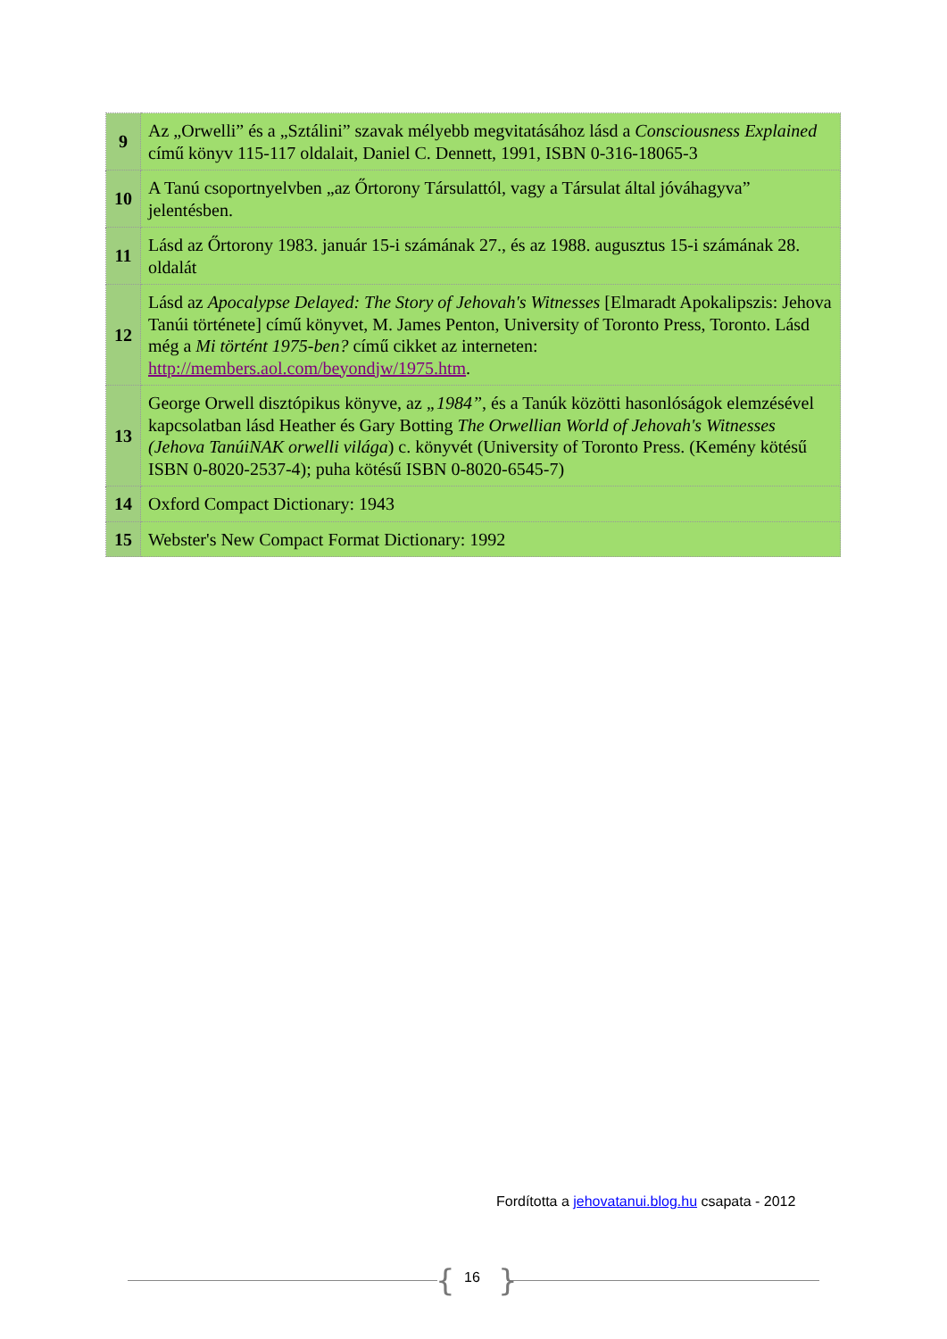| 9 | Az „Orwelli” és a „Sztálini” szavak mélyebb megvitatásához lásd a Consciousness Explained című könyv 115-117 oldalait, Daniel C. Dennett, 1991, ISBN 0-316-18065-3 |
| 10 | A Tanú csoportnyelvben „az Őrtorony Társulattól, vagy a Társulat által jóváhagyva” jelentésben. |
| 11 | Lásd az Őrtorony 1983. január 15-i számának 27., és az 1988. augusztus 15-i számának 28. oldalát |
| 12 | Lásd az Apocalypse Delayed: The Story of Jehovah's Witnesses [Elmaradt Apokalipszis: Jehova Tanúi története] című könyvet, M. James Penton, University of Toronto Press, Toronto. Lásd még a Mi történt 1975-ben? című cikket az interneten: http://members.aol.com/beyondjw/1975.htm . |
| 13 | George Orwell disztópikus könyve, az „1984” , és a Tanúk közötti hasonlóságok elemzésével kapcsolatban lásd Heather és Gary Botting The Orwellian World of Jehovah's Witnesses (Jehova TanúiNAK orwelli világa ) c. könyvét (University of Toronto Press. (Kemény kötésű ISBN 0-8020-2537-4); puha kötésű ISBN 0-8020-6545-7) |
| 14 | Oxford Compact Dictionary: 1943 |
| 15 | Webster's New Compact Format Dictionary: 1992 |
Fordította a jehovatanui.blog.hu csapata - 2012
{ 16 }